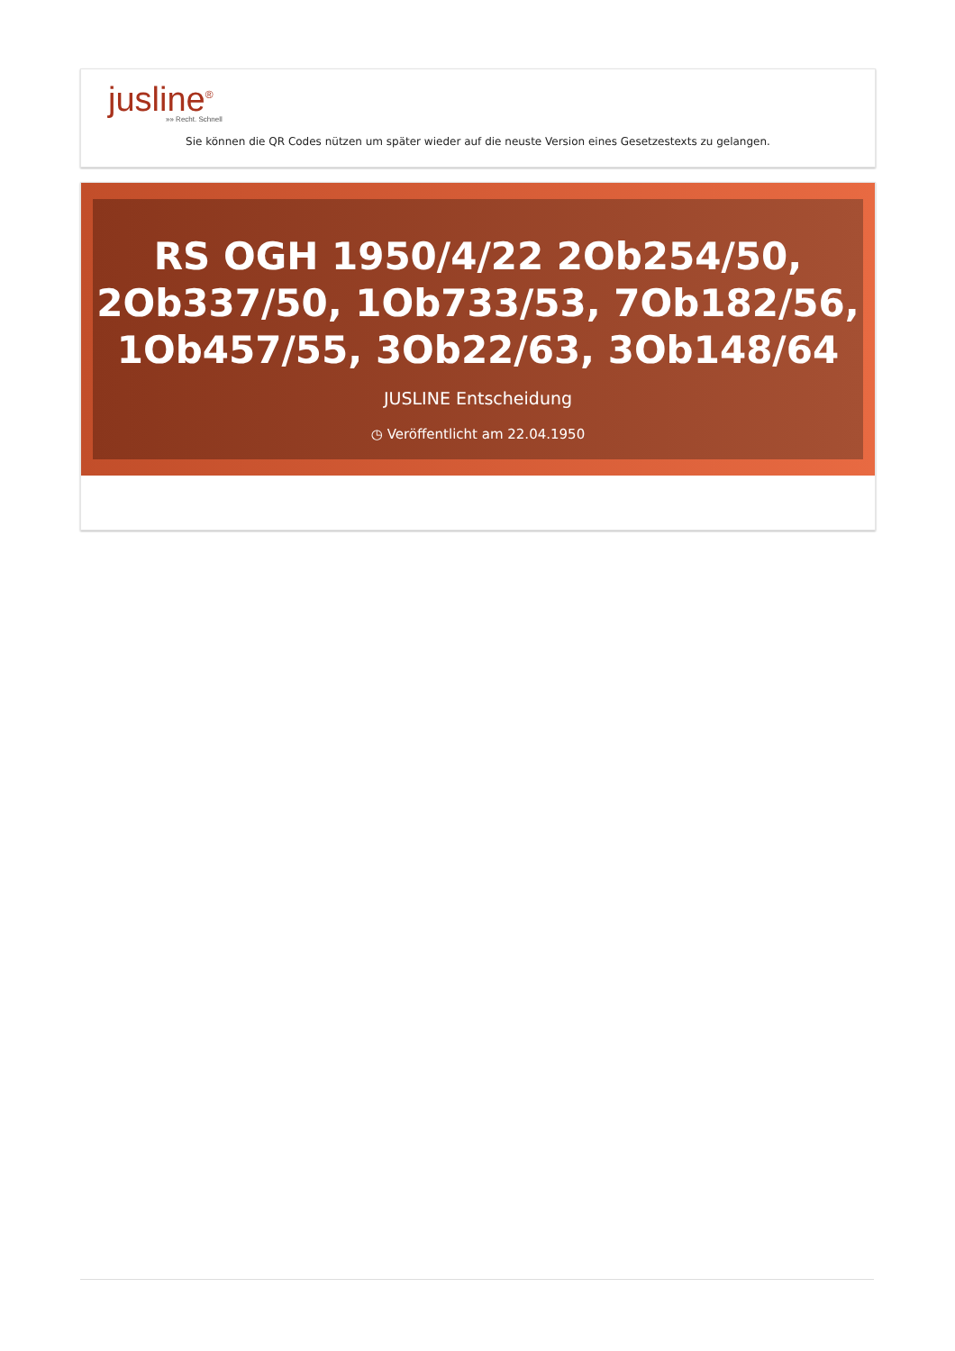jusline<sup>®</sup>
»» Recht. Schnell
Sie können die QR Codes nützen um später wieder auf die neuste Version eines Gesetzestexts zu gelangen.
RS OGH 1950/4/22 2Ob254/50, 2Ob337/50, 1Ob733/53, 7Ob182/56, 1Ob457/55, 3Ob22/63, 3Ob148/64
JUSLINE Entscheidung
◷ Veröffentlicht am 22.04.1950